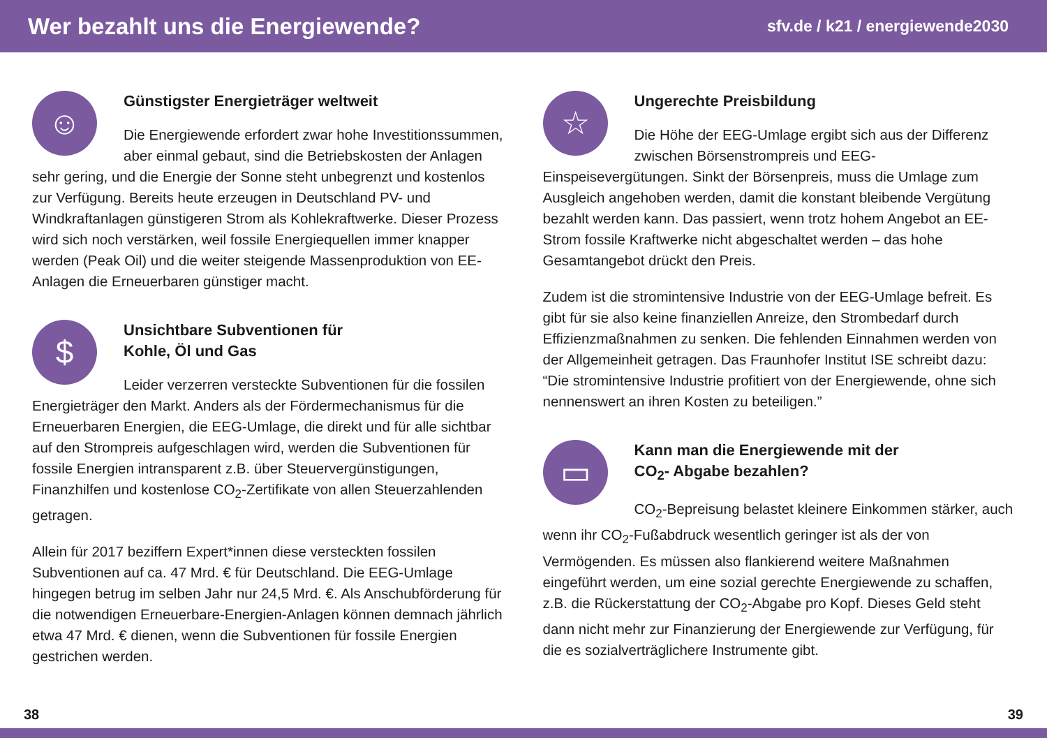Wer bezahlt uns die Energiewende?
sfv.de / k21 / energiewende2030
☺
Günstigster Energieträger weltweit
Die Energiewende erfordert zwar hohe Investitions­summen, aber einmal gebaut, sind die Betriebskosten der Anlagen sehr gering, und die Energie der Sonne steht unbegrenzt und kostenlos zur Verfügung. Bereits heute erzeugen in Deutschland PV- und Windkraftanlagen günstigeren Strom als Kohlekraftwerke. Dieser Prozess wird sich noch verstärken, weil fossile Energiequellen immer knapper werden (Peak Oil) und die weiter steigende Massen­produktion von EE-Anlagen die Erneuerbaren günstiger macht.
$
Unsichtbare Subventionen für
Kohle, Öl und Gas
Leider verzerren versteckte Subventionen für die fossilen Energieträger den Markt. Anders als der Fördermechanismus für die Erneuerbaren Energien, die EEG-Umlage, die direkt und für alle sichtbar auf den Strompreis aufgeschlagen wird, werden die Subventionen für fossile Energien intransparent z.B. über Steuervergünstigungen, Finanzhilfen und kostenlose CO<sub>2</sub>-Zertifikate von allen Steuerzahlenden getragen.
Allein für 2017 beziffern Expert*innen diese versteckten fossilen Subventionen auf ca. 47 Mrd. € für Deutschland. Die EEG-Umlage hingegen betrug im selben Jahr nur 24,5 Mrd. €. Als Anschubförderung für die notwendigen Erneuerbare-Energien-Anlagen können demnach jährlich etwa 47 Mrd. € dienen, wenn die Subventionen für fossile Energien gestrichen werden.
☆
Ungerechte Preisbildung
Die Höhe der EEG-Umlage ergibt sich aus der Differenz zwischen Börsenstrompreis und EEG-Einspeisevergütungen. Sinkt der Börsenpreis, muss die Umlage zum Ausgleich angehoben werden, damit die konstant bleibende Vergütung bezahlt werden kann. Das passiert, wenn trotz hohem Angebot an EE-Strom fossile Kraftwerke nicht abgeschaltet werden – das hohe Gesamtangebot drückt den Preis.
Zudem ist die stromintensive Industrie von der EEG-Umlage befreit. Es gibt für sie also keine finanziellen Anreize, den Strombedarf durch Effizienzmaßnahmen zu senken. Die fehlenden Einnahmen werden von der Allgemeinheit getragen. Das Fraunhofer Institut ISE schreibt dazu: “Die stromintensive Industrie profitiert von der Energiewende, ohne sich nennenswert an ihren Kosten zu beteiligen.”
▭
Kann man die Energiewende mit der
CO<sub>2</sub>- Abgabe bezahlen?
CO<sub>2</sub>-Bepreisung belastet kleinere Einkommen stärker, auch wenn ihr CO<sub>2</sub>-Fußabdruck wesentlich geringer ist als der von Vermögenden. Es müssen also flankierend weitere Maßnahmen eingeführt werden, um eine sozial gerechte Energiewende zu schaffen, z.B. die Rückerstattung der CO<sub>2</sub>-Abgabe pro Kopf. Dieses Geld steht dann nicht mehr zur Finanzierung der Energiewende zur Verfügung, für die es sozialverträglichere Instrumente gibt.
38 39